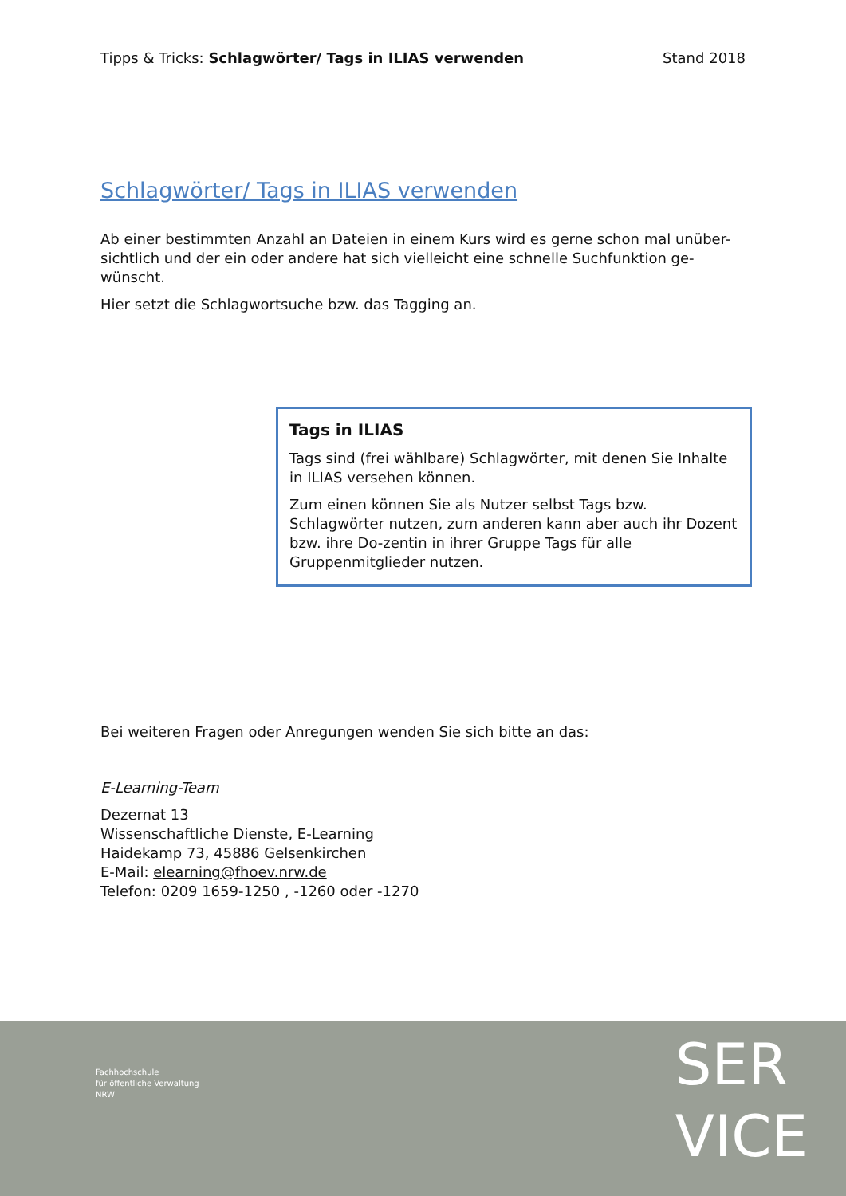Tipps & Tricks: Schlagwörter/ Tags in ILIAS verwenden
Stand 2018
Schlagwörter/ Tags in ILIAS verwenden
Ab einer bestimmten Anzahl an Dateien in einem Kurs wird es gerne schon mal unüber-sichtlich und der ein oder andere hat sich vielleicht eine schnelle Suchfunktion ge-wünscht.
Hier setzt die Schlagwortsuche bzw. das Tagging an.
Tags in ILIAS
Tags sind (frei wählbare) Schlagwörter, mit denen Sie Inhalte in ILIAS versehen können.
Zum einen können Sie als Nutzer selbst Tags bzw. Schlagwörter nutzen, zum anderen kann aber auch ihr Dozent bzw. ihre Do-zentin in ihrer Gruppe Tags für alle Gruppenmitglieder nutzen.
Bei weiteren Fragen oder Anregungen wenden Sie sich bitte an das:
E-Learning-Team
Dezernat 13
Wissenschaftliche Dienste, E-Learning
Haidekamp 73, 45886 Gelsenkirchen
E-Mail: elearning@fhoev.nrw.de
Telefon: 0209 1659-1250 , -1260 oder -1270
Fachhochschule
für öffentliche Verwaltung
NRW
SER
VICE